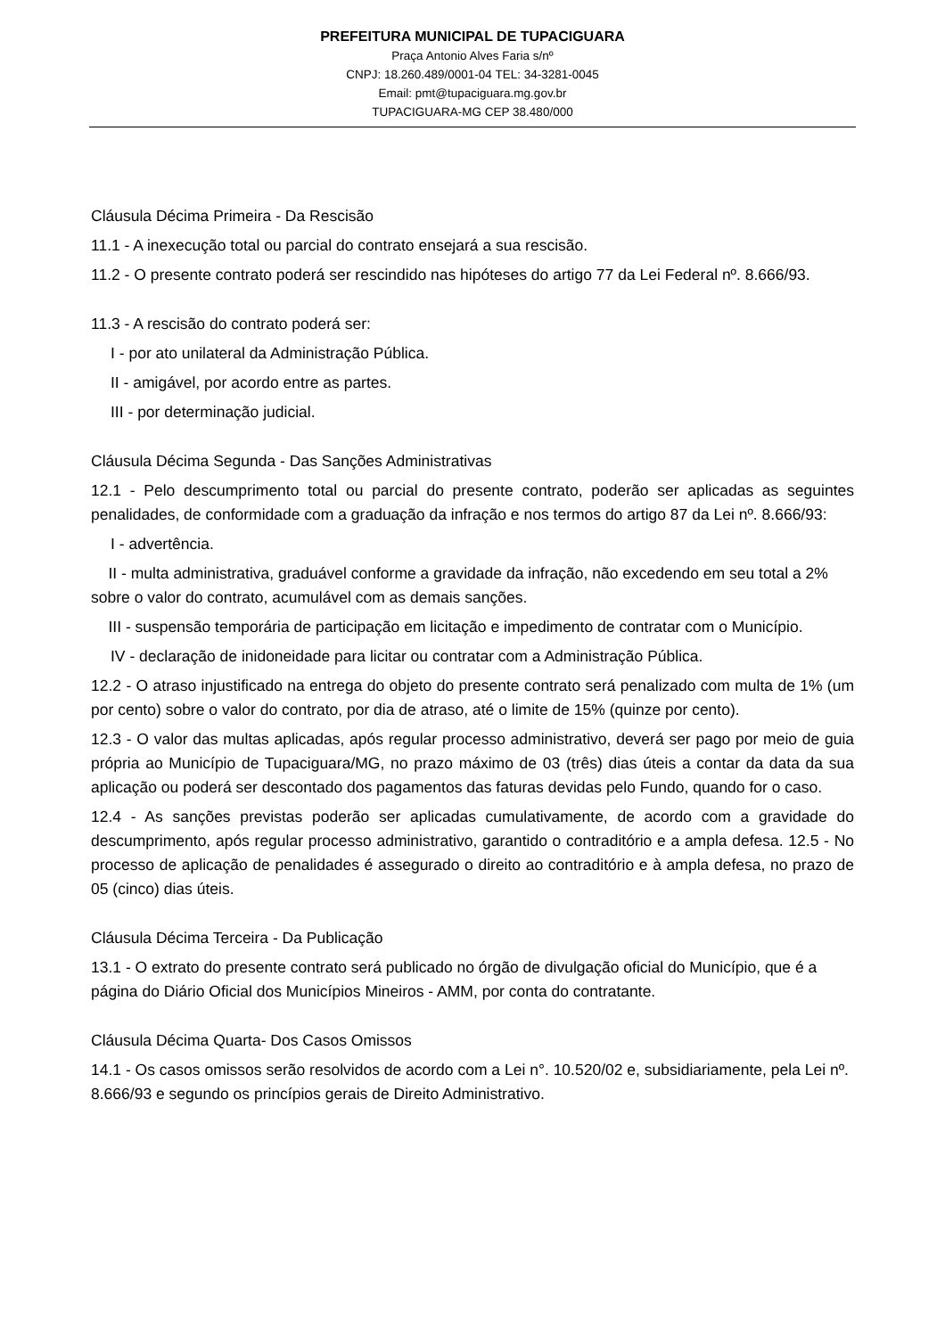PREFEITURA MUNICIPAL DE TUPACIGUARA
Praça Antonio Alves Faria s/nº
CNPJ: 18.260.489/0001-04 TEL: 34-3281-0045
Email: pmt@tupaciguara.mg.gov.br
TUPACIGUARA-MG CEP 38.480/000
Cláusula Décima Primeira - Da Rescisão
11.1 - A inexecução total ou parcial do contrato ensejará a sua rescisão.
11.2 - O presente contrato poderá ser rescindido nas hipóteses do artigo 77 da Lei Federal nº. 8.666/93.
11.3 - A rescisão do contrato poderá ser:
I - por ato unilateral da Administração Pública.
II - amigável, por acordo entre as partes.
III - por determinação judicial.
Cláusula Décima Segunda - Das Sanções Administrativas
12.1 - Pelo descumprimento total ou parcial do presente contrato, poderão ser aplicadas as seguintes penalidades, de conformidade com a graduação da infração e nos termos do artigo 87 da Lei nº. 8.666/93:
I - advertência.
II - multa administrativa, graduável conforme a gravidade da infração, não excedendo em seu total a 2% sobre o valor do contrato, acumulável com as demais sanções.
III - suspensão temporária de participação em licitação e impedimento de contratar com o Município.
IV - declaração de inidoneidade para licitar ou contratar com a Administração Pública.
12.2 - O atraso injustificado na entrega do objeto do presente contrato será penalizado com multa de 1% (um por cento) sobre o valor do contrato, por dia de atraso, até o limite de 15% (quinze por cento).
12.3 - O valor das multas aplicadas, após regular processo administrativo, deverá ser pago por meio de guia própria ao Município de Tupaciguara/MG, no prazo máximo de 03 (três) dias úteis a contar da data da sua aplicação ou poderá ser descontado dos pagamentos das faturas devidas pelo Fundo, quando for o caso.
12.4 - As sanções previstas poderão ser aplicadas cumulativamente, de acordo com a gravidade do descumprimento, após regular processo administrativo, garantido o contraditório e a ampla defesa. 12.5 - No processo de aplicação de penalidades é assegurado o direito ao contraditório e à ampla defesa, no prazo de 05 (cinco) dias úteis.
Cláusula Décima Terceira - Da Publicação
13.1 - O extrato do presente contrato será publicado no órgão de divulgação oficial do Município, que é a página do Diário Oficial dos Municípios Mineiros - AMM, por conta do contratante.
Cláusula Décima Quarta- Dos Casos Omissos
14.1 - Os casos omissos serão resolvidos de acordo com a Lei n°. 10.520/02 e, subsidiariamente, pela Lei nº. 8.666/93 e segundo os princípios gerais de Direito Administrativo.